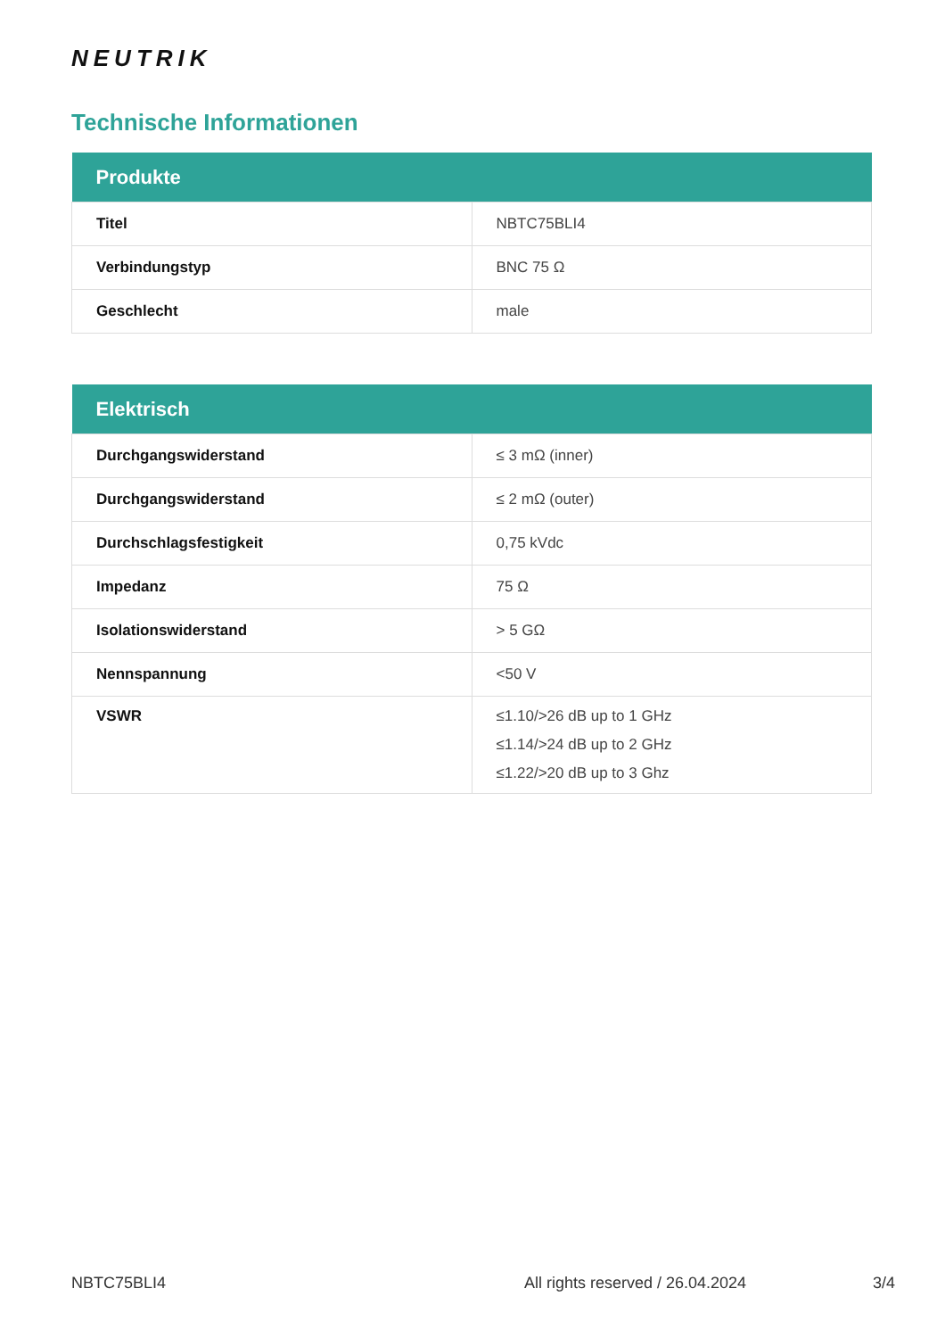NEUTRIK
Technische Informationen
| Produkte | |
| --- | --- |
| Titel | NBTC75BLI4 |
| Verbindungstyp | BNC 75 Ω |
| Geschlecht | male |
| Elektrisch | |
| --- | --- |
| Durchgangswiderstand | ≤ 3 mΩ (inner) |
| Durchgangswiderstand | ≤ 2 mΩ (outer) |
| Durchschlagsfestigkeit | 0,75 kVdc |
| Impedanz | 75 Ω |
| Isolationswiderstand | > 5 GΩ |
| Nennspannung | <50 V |
| VSWR | ≤1.10/>26 dB up to 1 GHz ≤1.14/>24 dB up to 2 GHz ≤1.22/>20 dB up to 3 Ghz |
NBTC75BLI4 All rights reserved / 26.04.2024 3/4